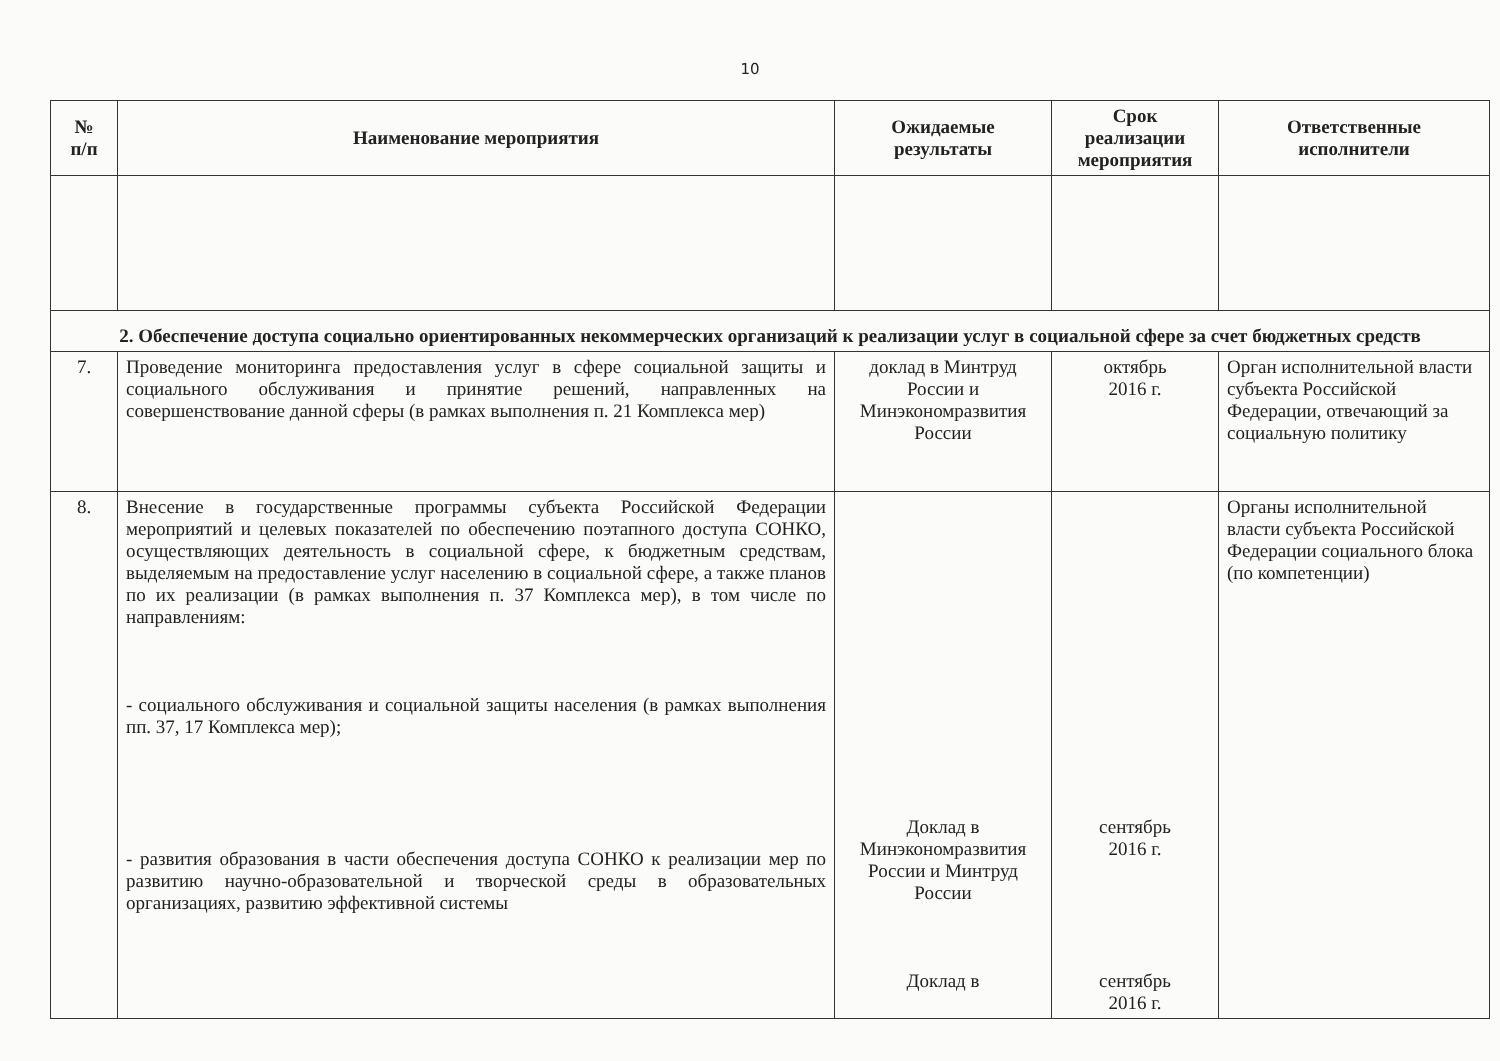10
| № п/п | Наименование мероприятия | Ожидаемые результаты | Срок реализации мероприятия | Ответственные исполнители |
| --- | --- | --- | --- | --- |
| 2. Обеспечение доступа социально ориентированных некоммерческих организаций к реализации услуг в социальной сфере за счет бюджетных средств | | | | |
| 7. | Проведение мониторинга предоставления услуг в сфере социальной защиты и социального обслуживания и принятие решений, направленных на совершенствование данной сферы (в рамках выполнения п. 21 Комплекса мер) | доклад в Минтруд России и Минэкономразвития России | октябрь 2016 г. | Орган исполнительной власти субъекта Российской Федерации, отвечающий за социальную политику |
| 8. | Внесение в государственные программы субъекта Российской Федерации мероприятий и целевых показателей по обеспечению поэтапного доступа СОНКО, осуществляющих деятельность в социальной сфере, к бюджетным средствам, выделяемым на предоставление услуг населению в социальной сфере, а также планов по их реализации (в рамках выполнения п. 37 Комплекса мер), в том числе по направлениям: - социального обслуживания и социальной защиты населения (в рамках выполнения пп. 37, 17 Комплекса мер); - развития образования в части обеспечения доступа СОНКО к реализации мер по развитию научно-образовательной и творческой среды в образовательных организациях, развитию эффективной системы | Доклад в Минэкономразвития России и Минтруд России Доклад в | сентябрь 2016 г. сентябрь 2016 г. | Органы исполнительной власти субъекта Российской Федерации социального блока (по компетенции) |